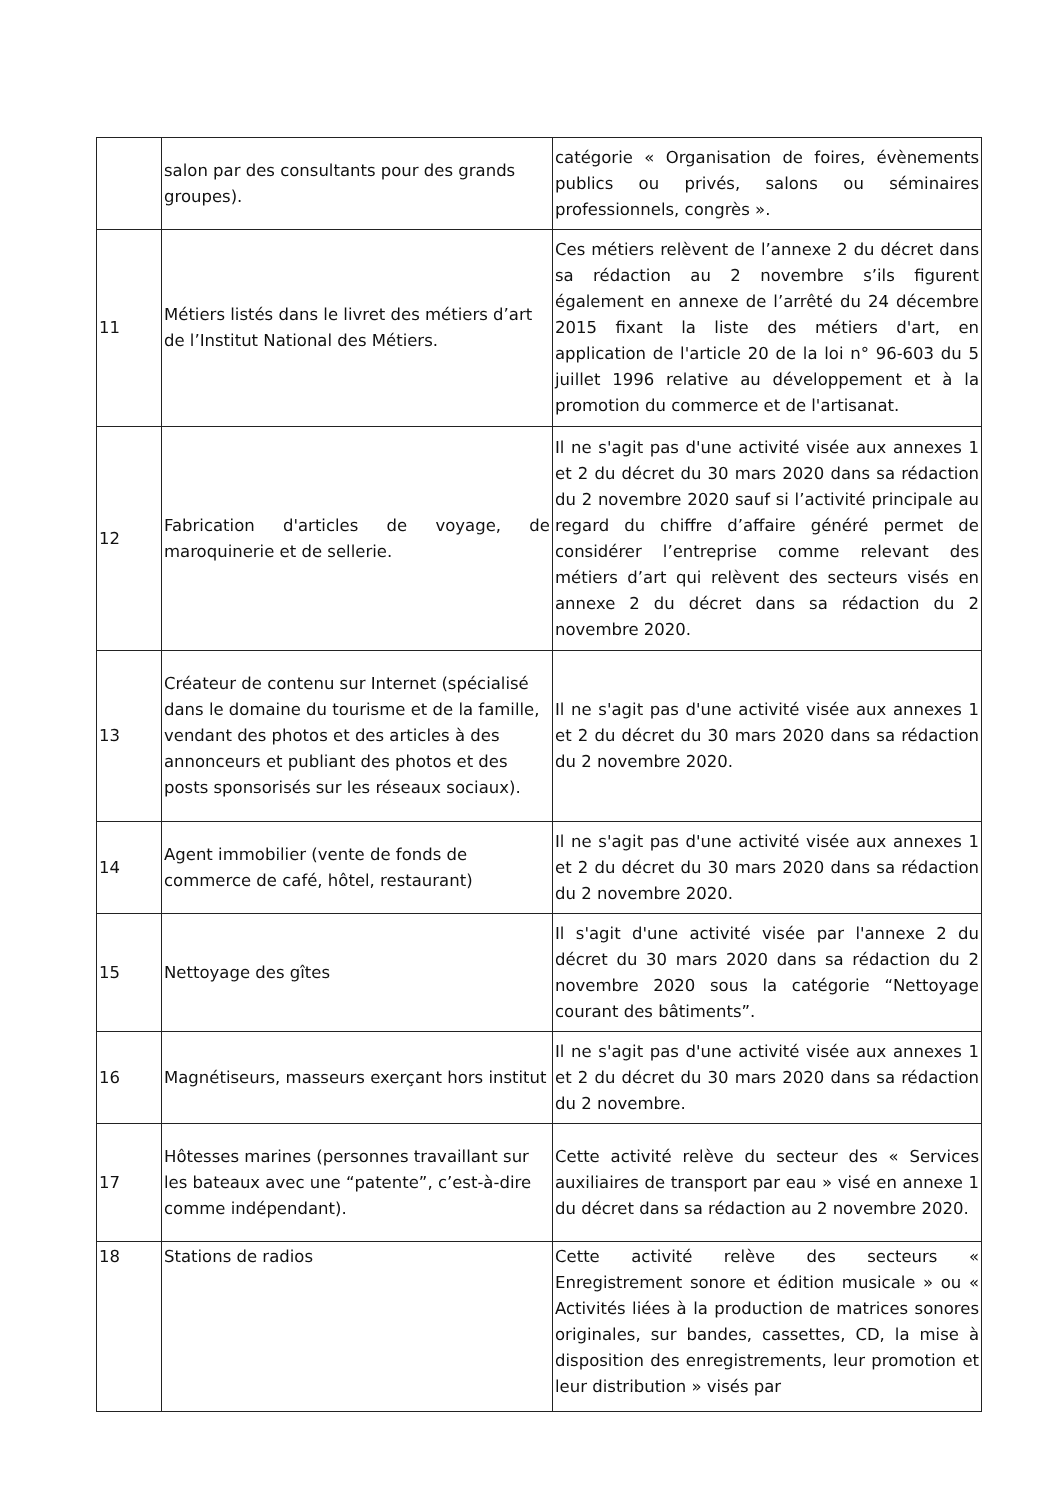| | salon par des consultants pour des grands groupes). | catégorie « Organisation de foires, évènements publics ou privés, salons ou séminaires professionnels, congrès ». |
| 11 | Métiers listés dans le livret des métiers d’art de l’Institut National des Métiers. | Ces métiers relèvent de l’annexe 2 du décret dans sa rédaction au 2 novembre s’ils figurent également en annexe de l’arrêté du 24 décembre 2015 fixant la liste des métiers d'art, en application de l'article 20 de la loi n° 96-603 du 5 juillet 1996 relative au développement et à la promotion du commerce et de l'artisanat. |
| 12 | Fabrication d'articles de voyage, de maroquinerie et de sellerie. | Il ne s'agit pas d'une activité visée aux annexes 1 et 2 du décret du 30 mars 2020 dans sa rédaction du 2 novembre 2020 sauf si l’activité principale au regard du chiffre d’affaire généré permet de considérer l’entreprise comme relevant des métiers d’art qui relèvent des secteurs visés en annexe 2 du décret dans sa rédaction du 2 novembre 2020. |
| 13 | Créateur de contenu sur Internet (spécialisé dans le domaine du tourisme et de la famille, vendant des photos et des articles à des annonceurs et publiant des photos et des posts sponsorisés sur les réseaux sociaux). | Il ne s'agit pas d'une activité visée aux annexes 1 et 2 du décret du 30 mars 2020 dans sa rédaction du 2 novembre 2020. |
| 14 | Agent immobilier (vente de fonds de commerce de café, hôtel, restaurant) | Il ne s'agit pas d'une activité visée aux annexes 1 et 2 du décret du 30 mars 2020 dans sa rédaction du 2 novembre 2020. |
| 15 | Nettoyage des gîtes | Il s'agit d'une activité visée par l'annexe 2 du décret du 30 mars 2020 dans sa rédaction du 2 novembre 2020 sous la catégorie “Nettoyage courant des bâtiments”. |
| 16 | Magnétiseurs, masseurs exerçant hors institut | Il ne s'agit pas d'une activité visée aux annexes 1 et 2 du décret du 30 mars 2020 dans sa rédaction du 2 novembre. |
| 17 | Hôtesses marines (personnes travaillant sur les bateaux avec une “patente”, c’est-à-dire comme indépendant). | Cette activité relève du secteur des « Services auxiliaires de transport par eau » visé en annexe 1 du décret dans sa rédaction au 2 novembre 2020. |
| 18 | Stations de radios | Cette activité relève des secteurs « Enregistrement sonore et édition musicale » ou « Activités liées à la production de matrices sonores originales, sur bandes, cassettes, CD, la mise à disposition des enregistrements, leur promotion et leur distribution » visés par |